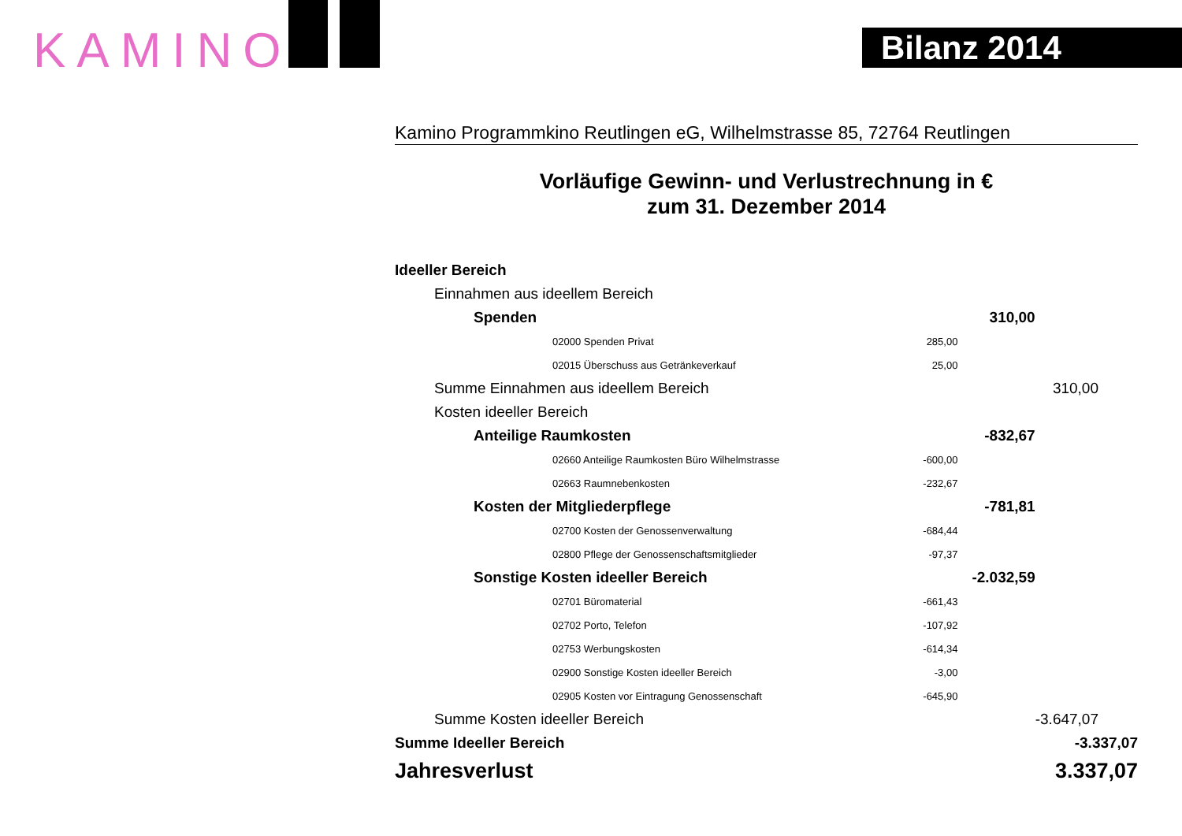KAMINO Bilanz 2014
Kamino Programmkino Reutlingen eG, Wilhelmstrasse 85, 72764 Reutlingen
Vorläufige Gewinn- und Verlustrechnung in €
zum 31. Dezember 2014
| Ideeller Bereich | | | |
| Einnahmen aus ideellem Bereich | | | |
| Spenden | | 310,00 | |
| 02000 Spenden Privat | 285,00 | | |
| 02015 Überschuss aus Getränkeverkauf | 25,00 | | |
| Summe Einnahmen aus ideellem Bereich | | | 310,00 |
| Kosten ideeller Bereich | | | |
| Anteilige Raumkosten | | -832,67 | |
| 02660 Anteilige Raumkosten Büro Wilhelmstrasse | -600,00 | | |
| 02663 Raumnebenkosten | -232,67 | | |
| Kosten der Mitgliederpflege | | -781,81 | |
| 02700 Kosten der Genossenverwaltung | -684,44 | | |
| 02800 Pflege der Genossenschaftsmitglieder | -97,37 | | |
| Sonstige Kosten ideeller Bereich | | -2.032,59 | |
| 02701 Büromaterial | -661,43 | | |
| 02702 Porto, Telefon | -107,92 | | |
| 02753 Werbungskosten | -614,34 | | |
| 02900 Sonstige Kosten ideeller Bereich | -3,00 | | |
| 02905 Kosten vor Eintragung Genossenschaft | -645,90 | | |
| Summe Kosten ideeller Bereich | | | -3.647,07 |
| Summe Ideeller Bereich | | | -3.337,07 |
| Jahresverlust | | | 3.337,07 |